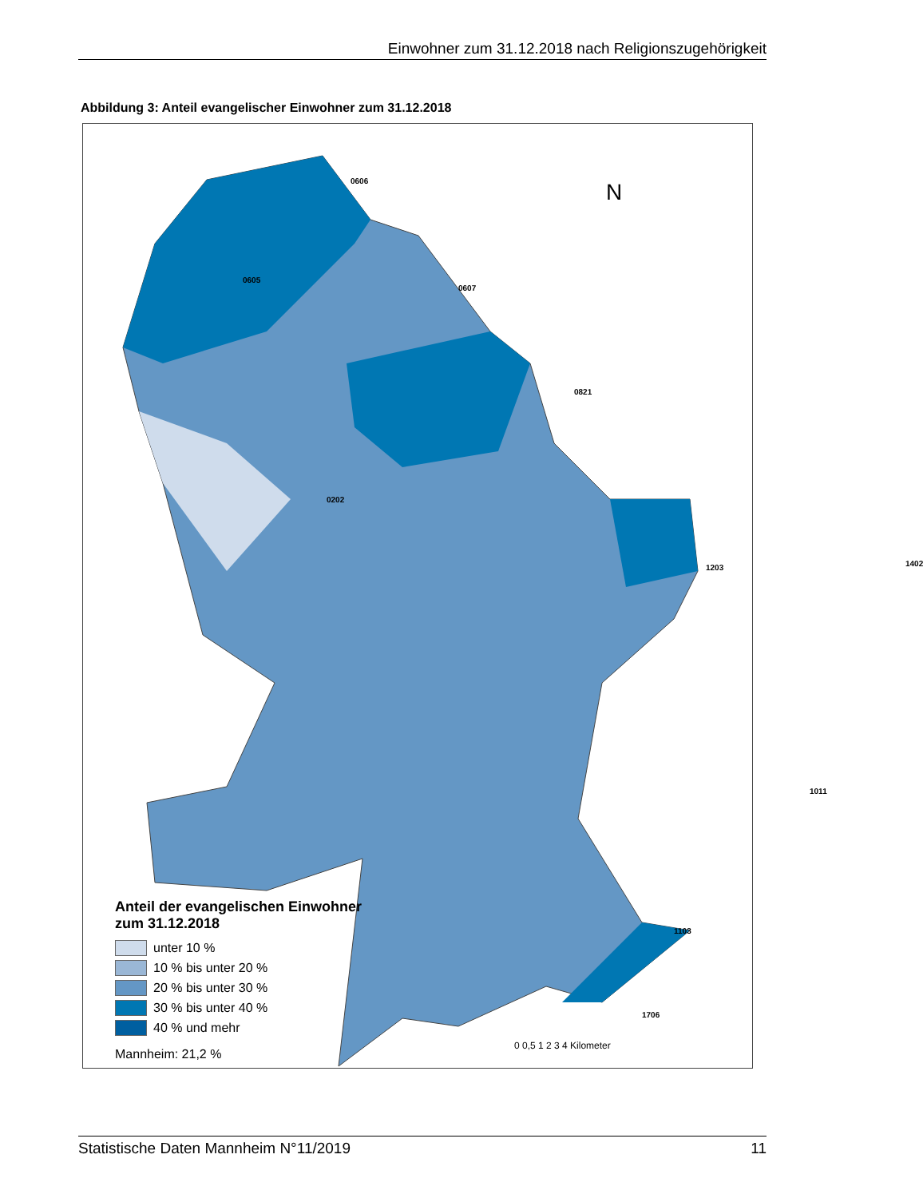Einwohner zum 31.12.2018 nach Religionszugehörigkeit
Abbildung 3: Anteil evangelischer Einwohner zum 31.12.2018
0606
0605
0607
0821
0202
1203 1402
1011
1103
1706
Anteil der evangelischen Einwohner
zum 31.12.2018
unter 10 %
10 % bis unter 20 %
20 % bis unter 30 %
30 % bis unter 40 %
40 % und mehr
Mannheim: 21,2 %
N
0 0,5 1 2 3 4 Kilometer
Statistische Daten Mannheim N°11/2019 11